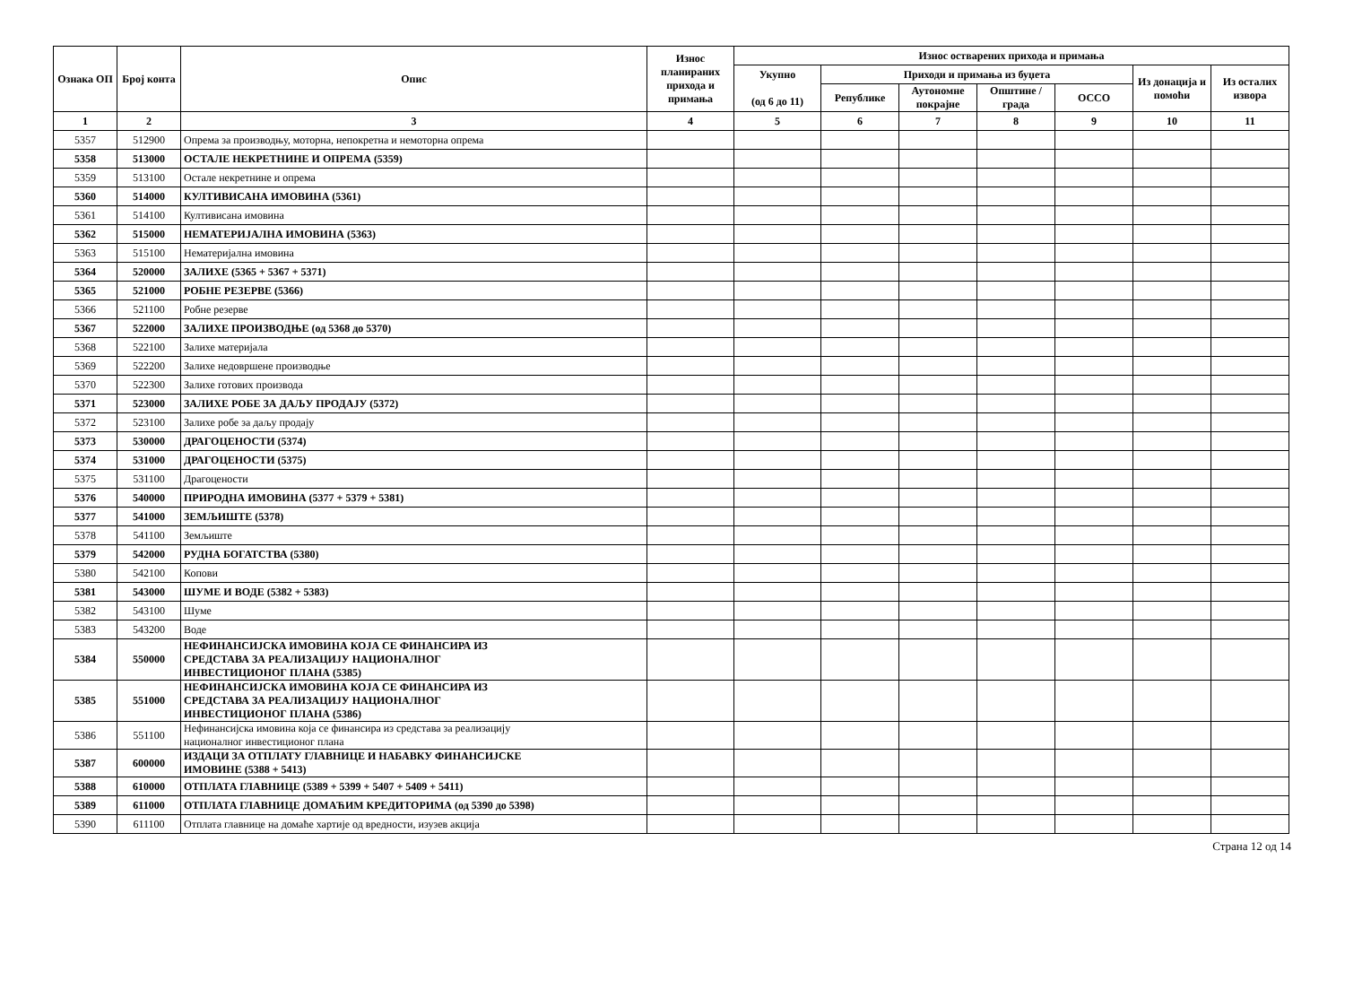| Ознака ОП | Број конта | Опис | Износ планираних прихода и примања | Износ остварених прихода и примања | | | | | | |
| --- | --- | --- | --- | --- | --- | --- | --- | --- | --- | --- |
| | | | | Укупно (од 6 до 11) | Приходи и примања из буџета | | | | Из донација и помоћи | Из осталих извора |
| | | | | | Републике | Аутономне покрајне | Општине / града | ОССО | | |
| 1 | 2 | 3 | 4 | 5 | 6 | 7 | 8 | 9 | 10 | 11 |
| 5357 | 512900 | Опрема за производњу, моторна, непокретна и немоторна опрема | | | | | | | | |
| 5358 | 513000 | ОСТАЛЕ НЕКРЕТНИНЕ И ОПРЕМА (5359) | | | | | | | | |
| 5359 | 513100 | Остале некретнине и опрема | | | | | | | | |
| 5360 | 514000 | КУЛТИВИСАНА ИМОВИНА (5361) | | | | | | | | |
| 5361 | 514100 | Култивисана имовина | | | | | | | | |
| 5362 | 515000 | НЕМАТЕРИЈАЛНА ИМОВИНА (5363) | | | | | | | | |
| 5363 | 515100 | Нематеријална имовина | | | | | | | | |
| 5364 | 520000 | ЗАЛИХЕ (5365 + 5367 + 5371) | | | | | | | | |
| 5365 | 521000 | РОБНЕ РЕЗЕРВЕ (5366) | | | | | | | | |
| 5366 | 521100 | Робне резерве | | | | | | | | |
| 5367 | 522000 | ЗАЛИХЕ ПРОИЗВОДЊЕ (од 5368 до 5370) | | | | | | | | |
| 5368 | 522100 | Залихе материјала | | | | | | | | |
| 5369 | 522200 | Залихе недовршене производње | | | | | | | | |
| 5370 | 522300 | Залихе готових производа | | | | | | | | |
| 5371 | 523000 | ЗАЛИХЕ РОБЕ ЗА ДАЉУ ПРОДАЈУ (5372) | | | | | | | | |
| 5372 | 523100 | Залихе робе за даљу продају | | | | | | | | |
| 5373 | 530000 | ДРАГОЦЕНОСТИ (5374) | | | | | | | | |
| 5374 | 531000 | ДРАГОЦЕНОСТИ (5375) | | | | | | | | |
| 5375 | 531100 | Драгоцености | | | | | | | | |
| 5376 | 540000 | ПРИРОДНА ИМОВИНА (5377 + 5379 + 5381) | | | | | | | | |
| 5377 | 541000 | ЗЕМЉИШТЕ (5378) | | | | | | | | |
| 5378 | 541100 | Земљиште | | | | | | | | |
| 5379 | 542000 | РУДНА БОГАТСТВА (5380) | | | | | | | | |
| 5380 | 542100 | Копови | | | | | | | | |
| 5381 | 543000 | ШУМЕ И ВОДЕ (5382 + 5383) | | | | | | | | |
| 5382 | 543100 | Шуме | | | | | | | | |
| 5383 | 543200 | Воде | | | | | | | | |
| 5384 | 550000 | НЕФИНАНСИЈСКА ИМОВИНА КОЈА СЕ ФИНАНСИРА ИЗ СРЕДСТАВА ЗА РЕАЛИЗАЦИЈУ НАЦИОНАЛНОГ ИНВЕСТИЦИОНОГ ПЛАНА (5385) | | | | | | | | |
| 5385 | 551000 | НЕФИНАНСИЈСКА ИМОВИНА КОЈА СЕ ФИНАНСИРА ИЗ СРЕДСТАВА ЗА РЕАЛИЗАЦИЈУ НАЦИОНАЛНОГ ИНВЕСТИЦИОНОГ ПЛАНА (5386) | | | | | | | | |
| 5386 | 551100 | Нефинансијска имовина која се финансира из средстава за реализацију националног инвестиционог плана | | | | | | | | |
| 5387 | 600000 | ИЗДАЦИ ЗА ОТПЛАТУ ГЛАВНИЦЕ И НАБАВКУ ФИНАНСИЈСКЕ ИМОВИНЕ (5388 + 5413) | | | | | | | | |
| 5388 | 610000 | ОТПЛАТА ГЛАВНИЦЕ (5389 + 5399 + 5407 + 5409 + 5411) | | | | | | | | |
| 5389 | 611000 | ОТПЛАТА ГЛАВНИЦЕ ДОМАЋИМ КРЕДИТОРИМА (од 5390 до 5398) | | | | | | | | |
| 5390 | 611100 | Отплата главнице на домаће хартије од вредности, изузев акција | | | | | | | | |
Страна 12 од 14